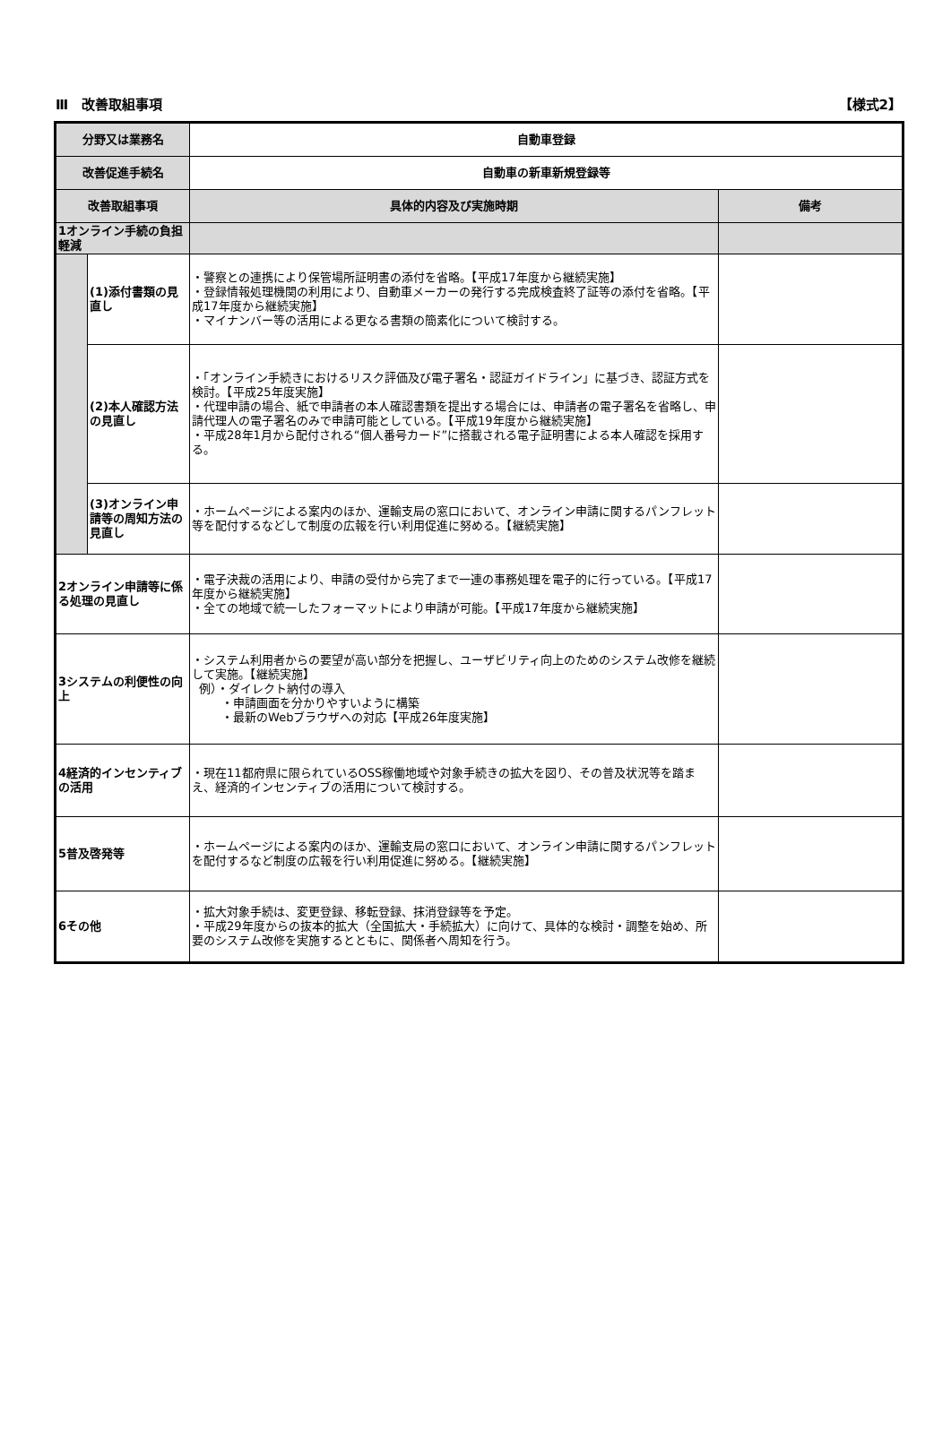Ⅲ　改善取組事項 【様式2】
| 分野又は業務名 | | 自動車登録 | |
| 改善促進手続名 | | 自動車の新車新規登録等 | |
| 改善取組事項 | | 具体的内容及び実施時期 | 備考 |
| 1オンライン手続の負担軽減 | | | |
| | (1)添付書類の見直し | ・警察との連携により保管場所証明書の添付を省略。【平成17年度から継続実施】 ・登録情報処理機関の利用により、自動車メーカーの発行する完成検査終了証等の添付を省略。【平成17年度から継続実施】 ・マイナンバー等の活用による更なる書類の簡素化について検討する。 | |
| | (2)本人確認方法の見直し | ・「オンライン手続きにおけるリスク評価及び電子署名・認証ガイドライン」に基づき、認証方式を検討。【平成25年度実施】 ・代理申請の場合、紙で申請者の本人確認書類を提出する場合には、申請者の電子署名を省略し、申請代理人の電子署名のみで申請可能としている。【平成19年度から継続実施】 ・平成28年1月から配付される“個人番号カード”に搭載される電子証明書による本人確認を採用する。 | |
| | (3)オンライン申請等の周知方法の見直し | ・ホームページによる案内のほか、運輸支局の窓口において、オンライン申請に関するパンフレット等を配付するなどして制度の広報を行い利用促進に努める。【継続実施】 | |
| 2オンライン申請等に係る処理の見直し | | ・電子決裁の活用により、申請の受付から完了まで一連の事務処理を電子的に行っている。【平成17年度から継続実施】 ・全ての地域で統一したフォーマットにより申請が可能。【平成17年度から継続実施】 | |
| 3システムの利便性の向上 | | ・システム利用者からの要望が高い部分を把握し、ユーザビリティ向上のためのシステム改修を継続して実施。【継続実施】 例）・ダイレクト納付の導入 ・申請画面を分かりやすいように構築 ・最新のWebブラウザへの対応【平成26年度実施】 | |
| 4経済的インセンティブの活用 | | ・現在11都府県に限られているOSS稼働地域や対象手続きの拡大を図り、その普及状況等を踏まえ、経済的インセンティブの活用について検討する。 | |
| 5普及啓発等 | | ・ホームページによる案内のほか、運輸支局の窓口において、オンライン申請に関するパンフレットを配付するなど制度の広報を行い利用促進に努める。【継続実施】 | |
| 6その他 | | ・拡大対象手続は、変更登録、移転登録、抹消登録等を予定。 ・平成29年度からの抜本的拡大（全国拡大・手続拡大）に向けて、具体的な検討・調整を始め、所要のシステム改修を実施するとともに、関係者へ周知を行う。 | |